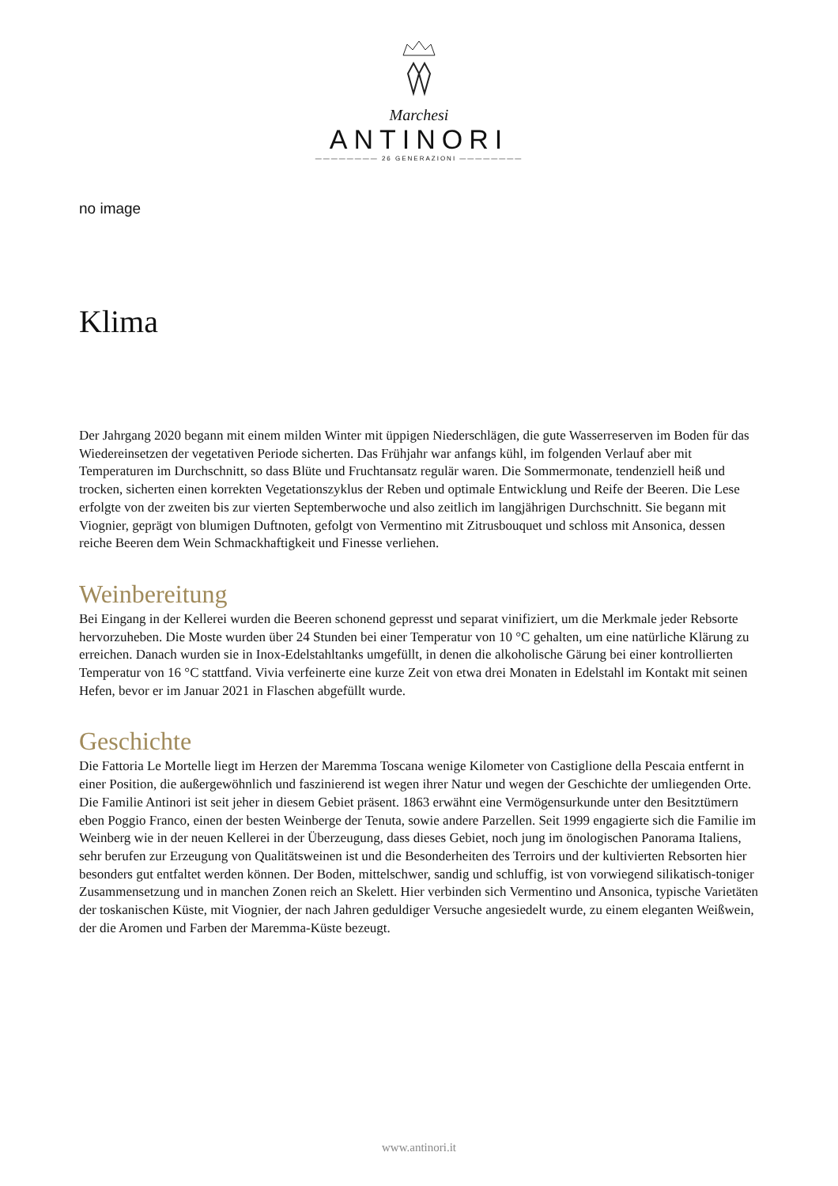Marchesi
ANTINORI
———————— 26 GENERAZIONI ————————
no image
Klima
Der Jahrgang 2020 begann mit einem milden Winter mit üppigen Niederschlägen, die gute Wasserreserven im Boden für das Wiedereinsetzen der vegetativen Periode sicherten. Das Frühjahr war anfangs kühl, im folgenden Verlauf aber mit Temperaturen im Durchschnitt, so dass Blüte und Fruchtansatz regulär waren. Die Sommermonate, tendenziell heiß und trocken, sicherten einen korrekten Vegetationszyklus der Reben und optimale Entwicklung und Reife der Beeren. Die Lese erfolgte von der zweiten bis zur vierten Septemberwoche und also zeitlich im langjährigen Durchschnitt. Sie begann mit Viognier, geprägt von blumigen Duftnoten, gefolgt von Vermentino mit Zitrusbouquet und schloss mit Ansonica, dessen reiche Beeren dem Wein Schmackhaftigkeit und Finesse verliehen.
Weinbereitung
Bei Eingang in der Kellerei wurden die Beeren schonend gepresst und separat vinifiziert, um die Merkmale jeder Rebsorte hervorzuheben. Die Moste wurden über 24 Stunden bei einer Temperatur von 10 °C gehalten, um eine natürliche Klärung zu erreichen. Danach wurden sie in Inox-Edelstahltanks umgefüllt, in denen die alkoholische Gärung bei einer kontrollierten Temperatur von 16 °C stattfand. Vivia verfeinerte eine kurze Zeit von etwa drei Monaten in Edelstahl im Kontakt mit seinen Hefen, bevor er im Januar 2021 in Flaschen abgefüllt wurde.
Geschichte
Die Fattoria Le Mortelle liegt im Herzen der Maremma Toscana wenige Kilometer von Castiglione della Pescaia entfernt in einer Position, die außergewöhnlich und faszinierend ist wegen ihrer Natur und wegen der Geschichte der umliegenden Orte. Die Familie Antinori ist seit jeher in diesem Gebiet präsent. 1863 erwähnt eine Vermögensurkunde unter den Besitztümern eben Poggio Franco, einen der besten Weinberge der Tenuta, sowie andere Parzellen. Seit 1999 engagierte sich die Familie im Weinberg wie in der neuen Kellerei in der Überzeugung, dass dieses Gebiet, noch jung im önologischen Panorama Italiens, sehr berufen zur Erzeugung von Qualitätsweinen ist und die Besonderheiten des Terroirs und der kultivierten Rebsorten hier besonders gut entfaltet werden können. Der Boden, mittelschwer, sandig und schluffig, ist von vorwiegend silikatisch-toniger Zusammensetzung und in manchen Zonen reich an Skelett. Hier verbinden sich Vermentino und Ansonica, typische Varietäten der toskanischen Küste, mit Viognier, der nach Jahren geduldiger Versuche angesiedelt wurde, zu einem eleganten Weißwein, der die Aromen und Farben der Maremma-Küste bezeugt.
www.antinori.it